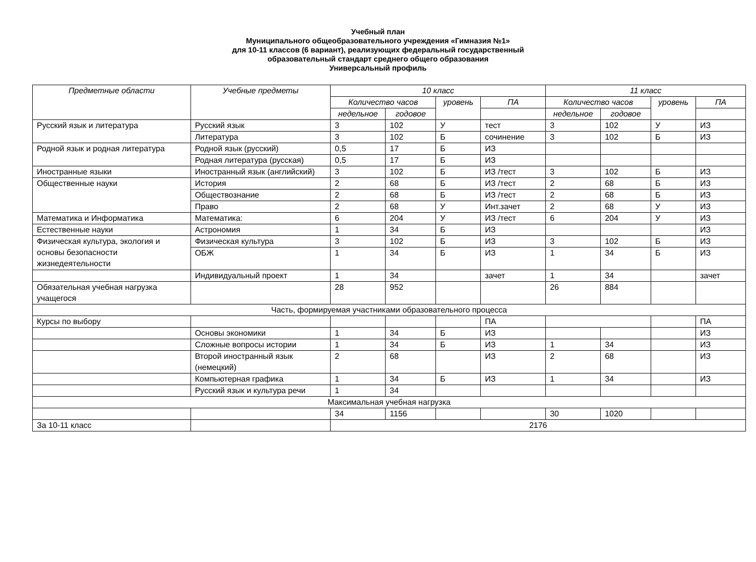Учебный план
Муниципального общеобразовательного учреждения «Гимназия №1»
для 10-11 классов (6 вариант), реализующих федеральный государственный
образовательный стандарт среднего общего образования
Универсальный профиль
| Предметные области | Учебные предметы | 10 класс | | | | 11 класс | | | |
| --- | --- | --- | --- | --- | --- | --- | --- | --- | --- |
| | | Количество часов | | уровень | ПА | Количество часов | | уровень | ПА |
| | | недельное | годовое | | | недельное | годовое | | |
| Русский язык и литература | Русский язык | 3 | 102 | У | тест | 3 | 102 | У | ИЗ |
| | Литература | 3 | 102 | Б | сочинение | 3 | 102 | Б | ИЗ |
| Родной язык и родная литература | Родной язык (русский) | 0,5 | 17 | Б | ИЗ | | | | |
| | Родная литература (русская) | 0,5 | 17 | Б | ИЗ | | | | |
| Иностранные языки | Иностранный язык (английский) | 3 | 102 | Б | ИЗ /тест | 3 | 102 | Б | ИЗ |
| Общественные науки | История | 2 | 68 | Б | ИЗ /тест | 2 | 68 | Б | ИЗ |
| | Обществознание | 2 | 68 | Б | ИЗ /тест | 2 | 68 | Б | ИЗ |
| | Право | 2 | 68 | У | Инт.зачет | 2 | 68 | У | ИЗ |
| Математика и Информатика | Математика: | 6 | 204 | У | ИЗ /тест | 6 | 204 | У | ИЗ |
| Естественные науки | Астрономия | 1 | 34 | Б | ИЗ | | | | ИЗ |
| Физическая культура, экология и основы безопасности жизнедеятельности | Физическая культура | 3 | 102 | Б | ИЗ | 3 | 102 | Б | ИЗ |
| | ОБЖ | 1 | 34 | Б | ИЗ | 1 | 34 | Б | ИЗ |
| | Индивидуальный проект | 1 | 34 | | зачет | 1 | 34 | | зачет |
| Обязательная учебная нагрузка учащегося | | 28 | 952 | | | 26 | 884 | | |
| Часть, формируемая участниками образовательного процесса | | | | | | | | | |
| Курсы по выбору | | | | | ПА | | | | ПА |
| | Основы экономики | 1 | 34 | Б | ИЗ | | | | ИЗ |
| | Сложные вопросы истории | 1 | 34 | Б | ИЗ | 1 | 34 | | ИЗ |
| | Второй иностранный язык (немецкий) | 2 | 68 | | ИЗ | 2 | 68 | | ИЗ |
| | Компьютерная графика | 1 | 34 | Б | ИЗ | 1 | 34 | | ИЗ |
| | Русский язык и культура речи | 1 | 34 | | | | | | |
| Максимальная учебная нагрузка | | | | | | | | | |
| | | 34 | 1156 | | | 30 | 1020 | | |
| За 10-11 класс | | 2176 | | | | | | | |